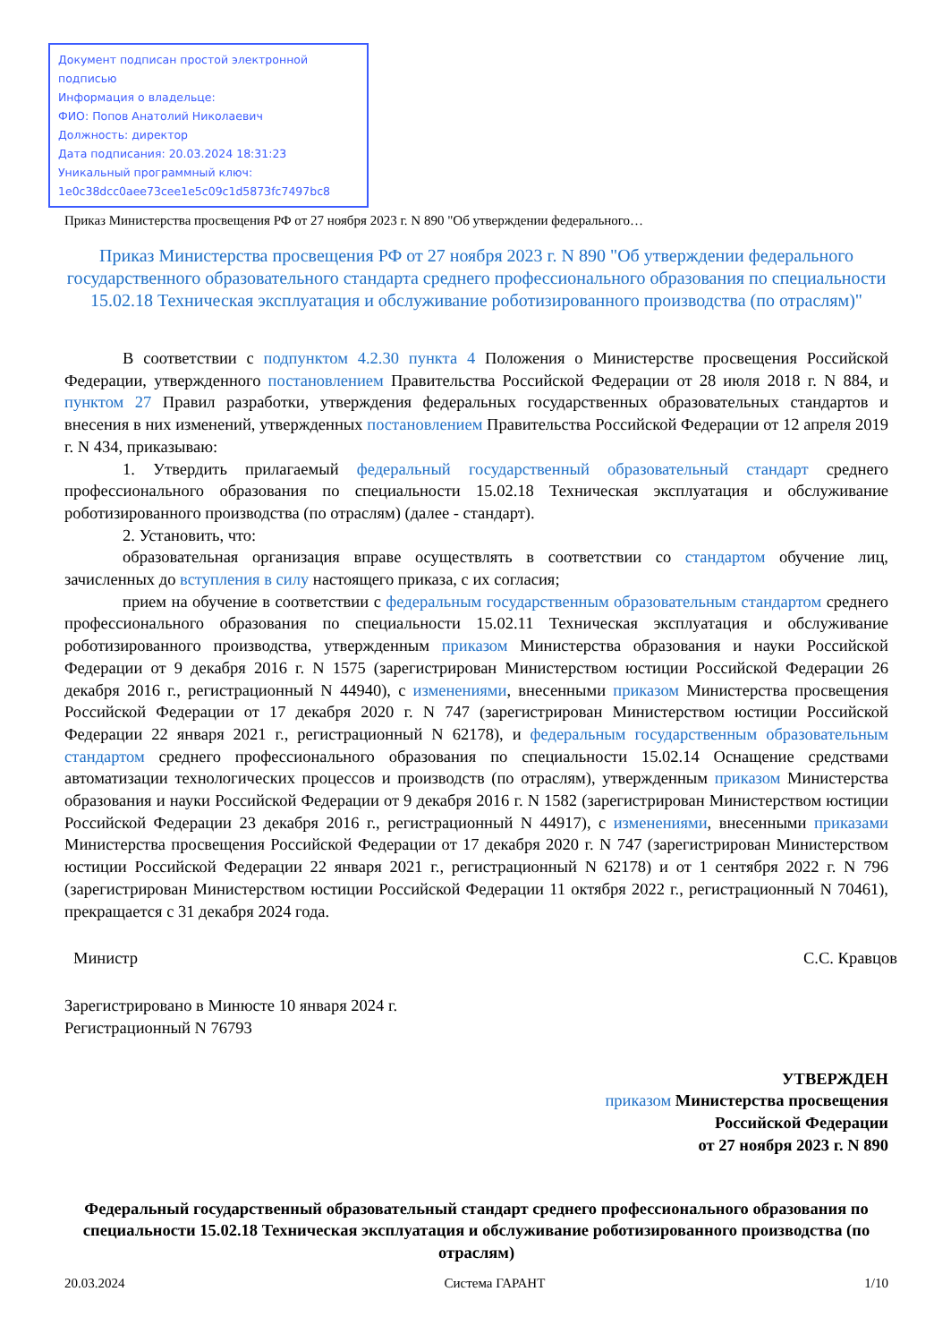Документ подписан простой электронной подписью
Информация о владельце:
ФИО: Попов Анатолий Николаевич
Должность: директор
Дата подписания: 20.03.2024 18:31:23
Уникальный программный ключ:
1e0c38dcc0aee73cee1e5c09c1d5873fc7497bc8
Приказ Министерства просвещения РФ от 27 ноября 2023 г. N 890 "Об утверждении федерального…
Приказ Министерства просвещения РФ от 27 ноября 2023 г. N 890 "Об утверждении федерального государственного образовательного стандарта среднего профессионального образования по специальности 15.02.18 Техническая эксплуатация и обслуживание роботизированного производства (по отраслям)"
В соответствии с подпунктом 4.2.30 пункта 4 Положения о Министерстве просвещения Российской Федерации, утвержденного постановлением Правительства Российской Федерации от 28 июля 2018 г. N 884, и пунктом 27 Правил разработки, утверждения федеральных государственных образовательных стандартов и внесения в них изменений, утвержденных постановлением Правительства Российской Федерации от 12 апреля 2019 г. N 434, приказываю:
1. Утвердить прилагаемый федеральный государственный образовательный стандарт среднего профессионального образования по специальности 15.02.18 Техническая эксплуатация и обслуживание роботизированного производства (по отраслям) (далее - стандарт).
2. Установить, что:
образовательная организация вправе осуществлять в соответствии со стандартом обучение лиц, зачисленных до вступления в силу настоящего приказа, с их согласия;
прием на обучение в соответствии с федеральным государственным образовательным стандартом среднего профессионального образования по специальности 15.02.11 Техническая эксплуатация и обслуживание роботизированного производства, утвержденным приказом Министерства образования и науки Российской Федерации от 9 декабря 2016 г. N 1575 (зарегистрирован Министерством юстиции Российской Федерации 26 декабря 2016 г., регистрационный N 44940), с изменениями, внесенными приказом Министерства просвещения Российской Федерации от 17 декабря 2020 г. N 747 (зарегистрирован Министерством юстиции Российской Федерации 22 января 2021 г., регистрационный N 62178), и федеральным государственным образовательным стандартом среднего профессионального образования по специальности 15.02.14 Оснащение средствами автоматизации технологических процессов и производств (по отраслям), утвержденным приказом Министерства образования и науки Российской Федерации от 9 декабря 2016 г. N 1582 (зарегистрирован Министерством юстиции Российской Федерации 23 декабря 2016 г., регистрационный N 44917), с изменениями, внесенными приказами Министерства просвещения Российской Федерации от 17 декабря 2020 г. N 747 (зарегистрирован Министерством юстиции Российской Федерации 22 января 2021 г., регистрационный N 62178) и от 1 сентября 2022 г. N 796 (зарегистрирован Министерством юстиции Российской Федерации 11 октября 2022 г., регистрационный N 70461), прекращается с 31 декабря 2024 года.
Министр С.С. Кравцов
Зарегистрировано в Минюсте 10 января 2024 г.
Регистрационный N 76793
УТВЕРЖДЕН
приказом Министерства просвещения
Российской Федерации
от 27 ноября 2023 г. N 890
Федеральный государственный образовательный стандарт среднего профессионального образования по специальности 15.02.18 Техническая эксплуатация и обслуживание роботизированного производства (по отраслям)
20.03.2024 Система ГАРАНТ 1/10